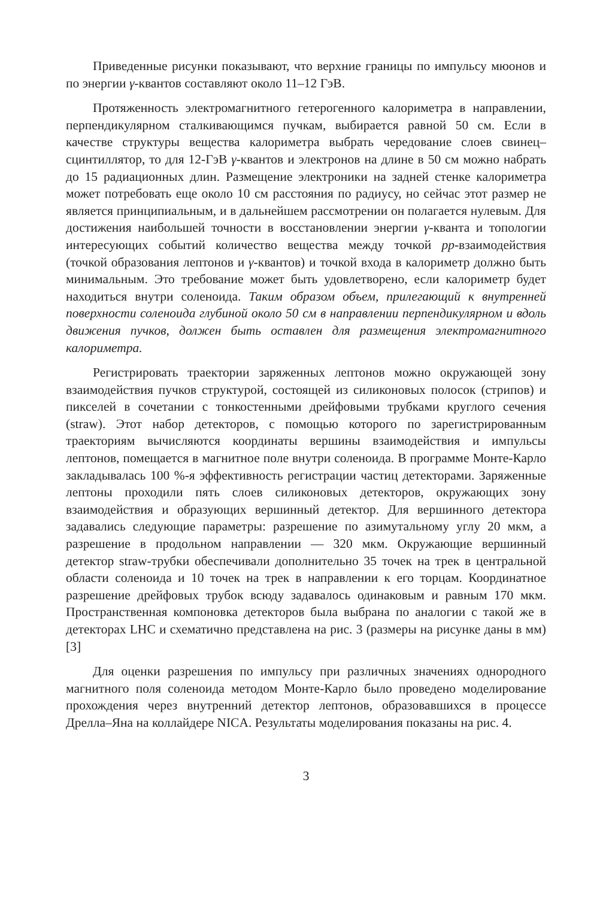Приведенные рисунки показывают, что верхние границы по импульсу мюонов и по энергии γ-квантов составляют около 11–12 ГэВ.
Протяженность электромагнитного гетерогенного калориметра в направлении, перпендикулярном сталкивающимся пучкам, выбирается равной 50 см. Если в качестве структуры вещества калориметра выбрать чередование слоев свинец–сцинтиллятор, то для 12-ГэВ γ-квантов и электронов на длине в 50 см можно набрать до 15 радиационных длин. Размещение электроники на задней стенке калориметра может потребовать еще около 10 см расстояния по радиусу, но сейчас этот размер не является принципиальным, и в дальнейшем рассмотрении он полагается нулевым. Для достижения наибольшей точности в восстановлении энергии γ-кванта и топологии интересующих событий количество вещества между точкой pp-взаимодействия (точкой образования лептонов и γ-квантов) и точкой входа в калориметр должно быть минимальным. Это требование может быть удовлетворено, если калориметр будет находиться внутри соленоида. Таким образом объем, прилегающий к внутренней поверхности соленоида глубиной около 50 см в направлении перпендикулярном и вдоль движения пучков, должен быть оставлен для размещения электромагнитного калориметра.
Регистрировать траектории заряженных лептонов можно окружающей зону взаимодействия пучков структурой, состоящей из силиконовых полосок (стрипов) и пикселей в сочетании с тонкостенными дрейфовыми трубками круглого сечения (straw). Этот набор детекторов, с помощью которого по зарегистрированным траекториям вычисляются координаты вершины взаимодействия и импульсы лептонов, помещается в магнитное поле внутри соленоида. В программе Монте-Карло закладывалась 100 %-я эффективность регистрации частиц детекторами. Заряженные лептоны проходили пять слоев силиконовых детекторов, окружающих зону взаимодействия и образующих вершинный детектор. Для вершинного детектора задавались следующие параметры: разрешение по азимутальному углу 20 мкм, а разрешение в продольном направлении — 320 мкм. Окружающие вершинный детектор straw-трубки обеспечивали дополнительно 35 точек на трек в центральной области соленоида и 10 точек на трек в направлении к его торцам. Координатное разрешение дрейфовых трубок всюду задавалось одинаковым и равным 170 мкм. Пространственная компоновка детекторов была выбрана по аналогии с такой же в детекторах LHC и схематично представлена на рис. 3 (размеры на рисунке даны в мм) [3]
Для оценки разрешения по импульсу при различных значениях однородного магнитного поля соленоида методом Монте-Карло было проведено моделирование прохождения через внутренний детектор лептонов, образовавшихся в процессе Дрелла–Яна на коллайдере NICA. Результаты моделирования показаны на рис. 4.
3